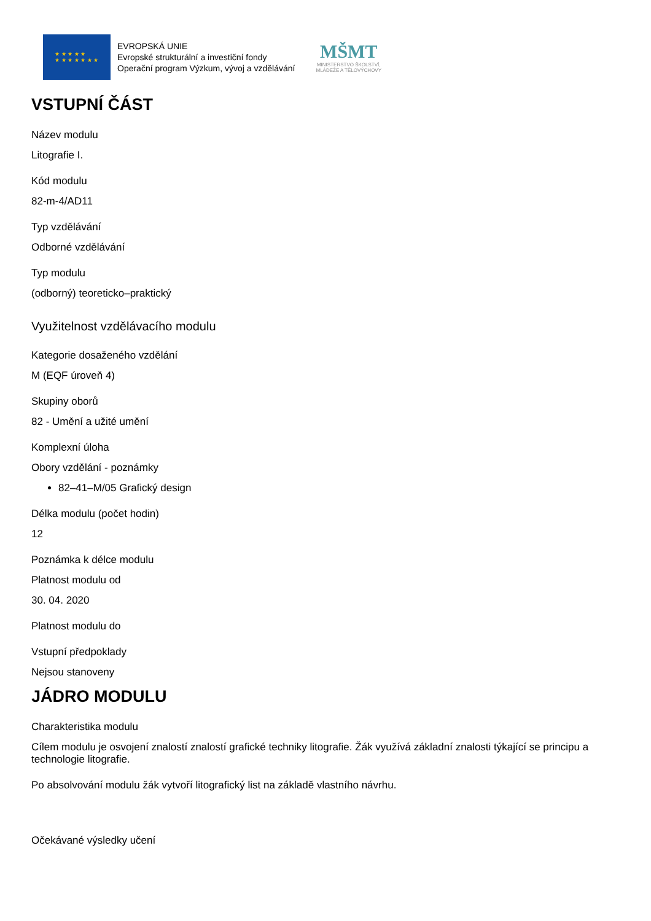★ ★ ★ ★ ★
★ ★ ★ ★ ★ ★ ★
EVROPSKÁ UNIE
Evropské strukturální a investiční fondy
Operační program Výzkum, vývoj a vzdělávání
MŠMT
MINISTERSTVO ŠKOLSTVÍ,
MLÁDEŽE A TĚLOVÝCHOVY
VSTUPNÍ ČÁST
Název modulu
Litografie I.
Kód modulu
82-m-4/AD11
Typ vzdělávání
Odborné vzdělávání
Typ modulu
(odborný) teoreticko–praktický
Využitelnost vzdělávacího modulu
Kategorie dosaženého vzdělání
M (EQF úroveň 4)
Skupiny oborů
82 - Umění a užité umění
Komplexní úloha
Obory vzdělání - poznámky
82–41–M/05 Grafický design
Délka modulu (počet hodin)
12
Poznámka k délce modulu
Platnost modulu od
30. 04. 2020
Platnost modulu do
Vstupní předpoklady
Nejsou stanoveny
JÁDRO MODULU
Charakteristika modulu
Cílem modulu je osvojení znalostí znalostí grafické techniky litografie. Žák využívá základní znalosti týkající se principu a technologie litografie.
Po absolvování modulu žák vytvoří litografický list na základě vlastního návrhu.
Očekávané výsledky učení